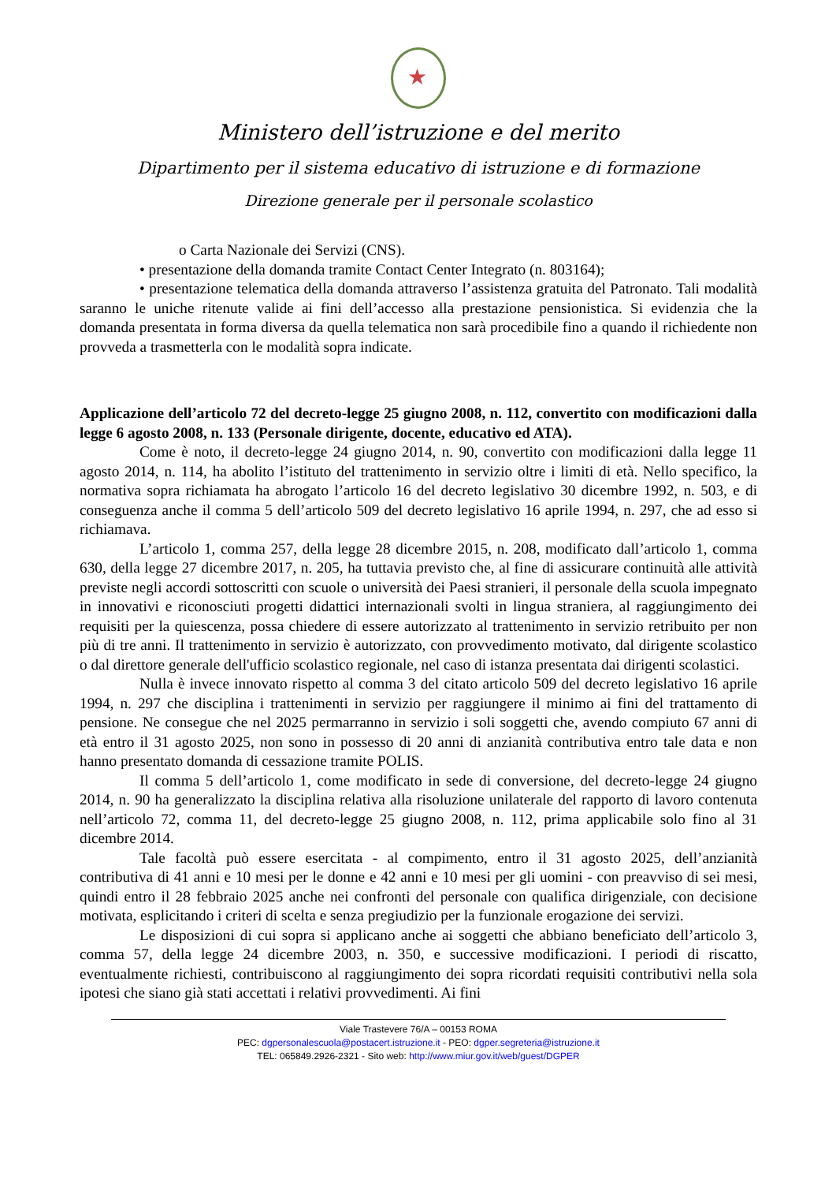★
Ministero dell’istruzione e del merito
Dipartimento per il sistema educativo di istruzione e di formazione
Direzione generale per il personale scolastico
o Carta Nazionale dei Servizi (CNS).
• presentazione della domanda tramite Contact Center Integrato (n. 803164);
• presentazione telematica della domanda attraverso l’assistenza gratuita del Patronato. Tali modalità saranno le uniche ritenute valide ai fini dell’accesso alla prestazione pensionistica. Si evidenzia che la domanda presentata in forma diversa da quella telematica non sarà procedibile fino a quando il richiedente non provveda a trasmetterla con le modalità sopra indicate.
Applicazione dell’articolo 72 del decreto-legge 25 giugno 2008, n. 112, convertito con modificazioni dalla legge 6 agosto 2008, n. 133 (Personale dirigente, docente, educativo ed ATA).
Come è noto, il decreto-legge 24 giugno 2014, n. 90, convertito con modificazioni dalla legge 11 agosto 2014, n. 114, ha abolito l’istituto del trattenimento in servizio oltre i limiti di età. Nello specifico, la normativa sopra richiamata ha abrogato l’articolo 16 del decreto legislativo 30 dicembre 1992, n. 503, e di conseguenza anche il comma 5 dell’articolo 509 del decreto legislativo 16 aprile 1994, n. 297, che ad esso si richiamava.
L’articolo 1, comma 257, della legge 28 dicembre 2015, n. 208, modificato dall’articolo 1, comma 630, della legge 27 dicembre 2017, n. 205, ha tuttavia previsto che, al fine di assicurare continuità alle attività previste negli accordi sottoscritti con scuole o università dei Paesi stranieri, il personale della scuola impegnato in innovativi e riconosciuti progetti didattici internazionali svolti in lingua straniera, al raggiungimento dei requisiti per la quiescenza, possa chiedere di essere autorizzato al trattenimento in servizio retribuito per non più di tre anni. Il trattenimento in servizio è autorizzato, con provvedimento motivato, dal dirigente scolastico o dal direttore generale dell'ufficio scolastico regionale, nel caso di istanza presentata dai dirigenti scolastici.
Nulla è invece innovato rispetto al comma 3 del citato articolo 509 del decreto legislativo 16 aprile 1994, n. 297 che disciplina i trattenimenti in servizio per raggiungere il minimo ai fini del trattamento di pensione. Ne consegue che nel 2025 permarranno in servizio i soli soggetti che, avendo compiuto 67 anni di età entro il 31 agosto 2025, non sono in possesso di 20 anni di anzianità contributiva entro tale data e non hanno presentato domanda di cessazione tramite POLIS.
Il comma 5 dell’articolo 1, come modificato in sede di conversione, del decreto-legge 24 giugno 2014, n. 90 ha generalizzato la disciplina relativa alla risoluzione unilaterale del rapporto di lavoro contenuta nell’articolo 72, comma 11, del decreto-legge 25 giugno 2008, n. 112, prima applicabile solo fino al 31 dicembre 2014.
Tale facoltà può essere esercitata - al compimento, entro il 31 agosto 2025, dell’anzianità contributiva di 41 anni e 10 mesi per le donne e 42 anni e 10 mesi per gli uomini - con preavviso di sei mesi, quindi entro il 28 febbraio 2025 anche nei confronti del personale con qualifica dirigenziale, con decisione motivata, esplicitando i criteri di scelta e senza pregiudizio per la funzionale erogazione dei servizi.
Le disposizioni di cui sopra si applicano anche ai soggetti che abbiano beneficiato dell’articolo 3, comma 57, della legge 24 dicembre 2003, n. 350, e successive modificazioni. I periodi di riscatto, eventualmente richiesti, contribuiscono al raggiungimento dei sopra ricordati requisiti contributivi nella sola ipotesi che siano già stati accettati i relativi provvedimenti. Ai fini
Viale Trastevere 76/A – 00153 ROMA
PEC: dgpersonalescuola@postacert.istruzione.it - PEO: dgper.segreteria@istruzione.it
TEL: 065849.2926-2321 - Sito web: http://www.miur.gov.it/web/guest/DGPER